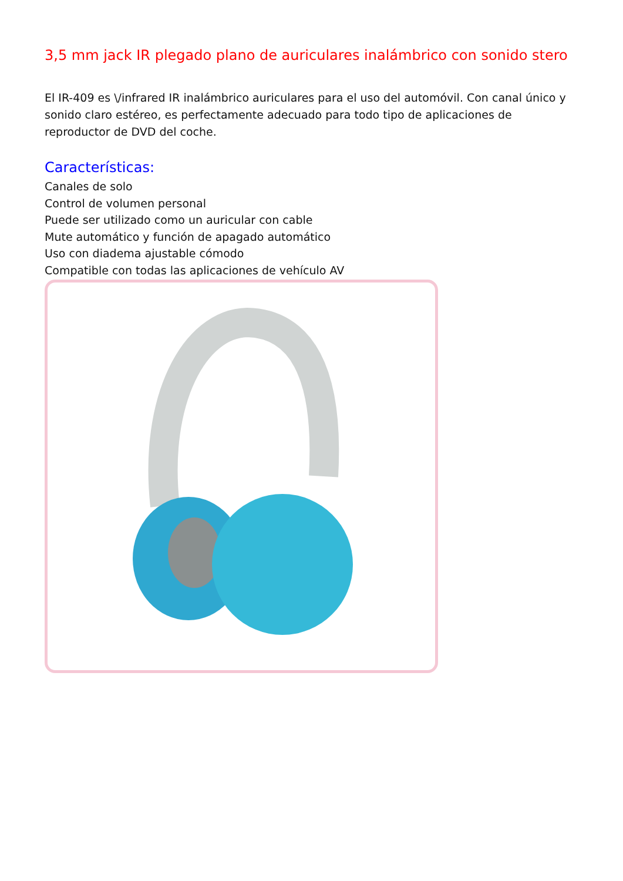3,5 mm jack IR plegado plano de auriculares inalámbrico con sonido stero
El IR-409 es \/infrared IR inalámbrico auriculares para el uso del automóvil. Con canal único y sonido claro estéreo, es perfectamente adecuado para todo tipo de aplicaciones de reproductor de DVD del coche.
Características:
Canales de solo
Control de volumen personal
Puede ser utilizado como un auricular con cable
Mute automático y función de apagado automático
Uso con diadema ajustable cómodo
Compatible con todas las aplicaciones de vehículo AV